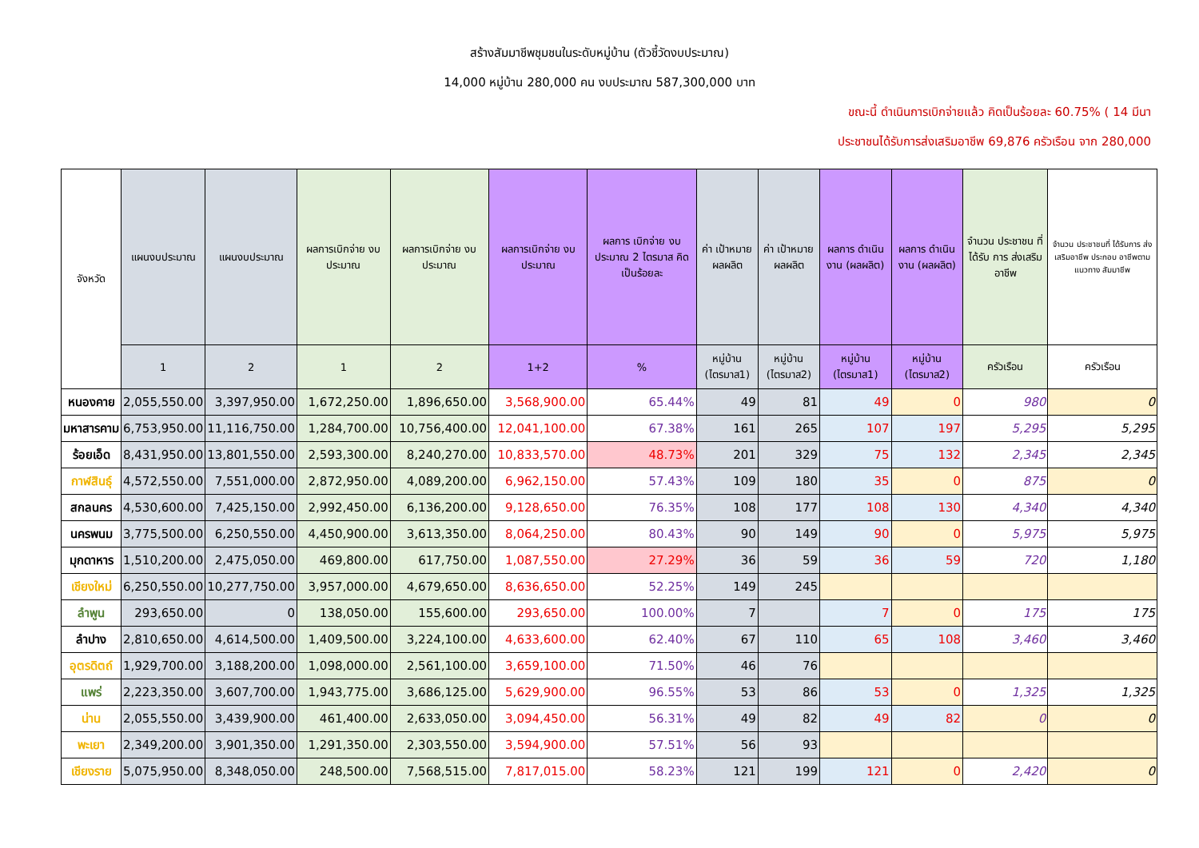สร้างสัมมาชีพชุมชนในระดับหมู่บ้าน (ตัวชี้วัดงบประมาณ)
14,000 หมู่บ้าน 280,000 คน งบประมาณ 587,300,000 บาท
ขณะนี้ ดำเนินการเบิกจ่ายแล้ว คิดเป็นร้อยละ 60.75% ( 14 มีนา
ประชาชนได้รับการส่งเสริมอาชีพ 69,876 ครัวเรือน จาก 280,000
| จังหวัด | แผนงบประมาณ | แผนงบประมาณ | ผลการเบิกจ่าย งบประมาณ | ผลการเบิกจ่าย งบประมาณ | ผลการเบิกจ่าย งบประมาณ | ผลการ เบิกจ่าย งบประมาณ 2 ไตรมาส คิดเป็นร้อยละ | ค่า เป้าหมาย ผลผลิต | ค่า เป้าหมาย ผลผลิต | ผลการ ดำเนินงาน (ผลผลิต) | ผลการ ดำเนินงาน (ผลผลิต) | จำนวน ประชาชน ที่ได้รับ การ ส่งเสริม อาชีพ | จำนวน ประชาชนที่ ได้รับการ ส่งเสริมอาชีพ ประกอบ อาชีพตาม แนวทาง สัมมาชีพ |
| --- | --- | --- | --- | --- | --- | --- | --- | --- | --- | --- | --- | --- |
| | 1 | 2 | 1 | 2 | 1+2 | % | หมู่บ้าน (ไตรมาส1) | หมู่บ้าน (ไตรมาส2) | หมู่บ้าน (ไตรมาส1) | หมู่บ้าน (ไตรมาส2) | ครัวเรือน | ครัวเรือน |
| หนองคาย | 2,055,550.00 | 3,397,950.00 | 1,672,250.00 | 1,896,650.00 | 3,568,900.00 | 65.44% | 49 | 81 | 49 | 0 | 980 | 0 |
| มหาสารคาม | 6,753,950.00 | 11,116,750.00 | 1,284,700.00 | 10,756,400.00 | 12,041,100.00 | 67.38% | 161 | 265 | 107 | 197 | 5,295 | 5,295 |
| ร้อยเอ็ด | 8,431,950.00 | 13,801,550.00 | 2,593,300.00 | 8,240,270.00 | 10,833,570.00 | 48.73% | 201 | 329 | 75 | 132 | 2,345 | 2,345 |
| กาฬสินธุ์ | 4,572,550.00 | 7,551,000.00 | 2,872,950.00 | 4,089,200.00 | 6,962,150.00 | 57.43% | 109 | 180 | 35 | 0 | 875 | 0 |
| สกลนคร | 4,530,600.00 | 7,425,150.00 | 2,992,450.00 | 6,136,200.00 | 9,128,650.00 | 76.35% | 108 | 177 | 108 | 130 | 4,340 | 4,340 |
| นครพนม | 3,775,500.00 | 6,250,550.00 | 4,450,900.00 | 3,613,350.00 | 8,064,250.00 | 80.43% | 90 | 149 | 90 | 0 | 5,975 | 5,975 |
| มุกดาหาร | 1,510,200.00 | 2,475,050.00 | 469,800.00 | 617,750.00 | 1,087,550.00 | 27.29% | 36 | 59 | 36 | 59 | 720 | 1,180 |
| เชียงใหม่ | 6,250,550.00 | 10,277,750.00 | 3,957,000.00 | 4,679,650.00 | 8,636,650.00 | 52.25% | 149 | 245 | | | | |
| ลำพูน | 293,650.00 | 0 | 138,050.00 | 155,600.00 | 293,650.00 | 100.00% | 7 | | 7 | 0 | 175 | 175 |
| ลำปาง | 2,810,650.00 | 4,614,500.00 | 1,409,500.00 | 3,224,100.00 | 4,633,600.00 | 62.40% | 67 | 110 | 65 | 108 | 3,460 | 3,460 |
| อุตรดิตถ์ | 1,929,700.00 | 3,188,200.00 | 1,098,000.00 | 2,561,100.00 | 3,659,100.00 | 71.50% | 46 | 76 | | | | |
| แพร่ | 2,223,350.00 | 3,607,700.00 | 1,943,775.00 | 3,686,125.00 | 5,629,900.00 | 96.55% | 53 | 86 | 53 | 0 | 1,325 | 1,325 |
| น่าน | 2,055,550.00 | 3,439,900.00 | 461,400.00 | 2,633,050.00 | 3,094,450.00 | 56.31% | 49 | 82 | 49 | 82 | 0 | 0 |
| พะเยา | 2,349,200.00 | 3,901,350.00 | 1,291,350.00 | 2,303,550.00 | 3,594,900.00 | 57.51% | 56 | 93 | | | | |
| เชียงราย | 5,075,950.00 | 8,348,050.00 | 248,500.00 | 7,568,515.00 | 7,817,015.00 | 58.23% | 121 | 199 | 121 | 0 | 2,420 | 0 |